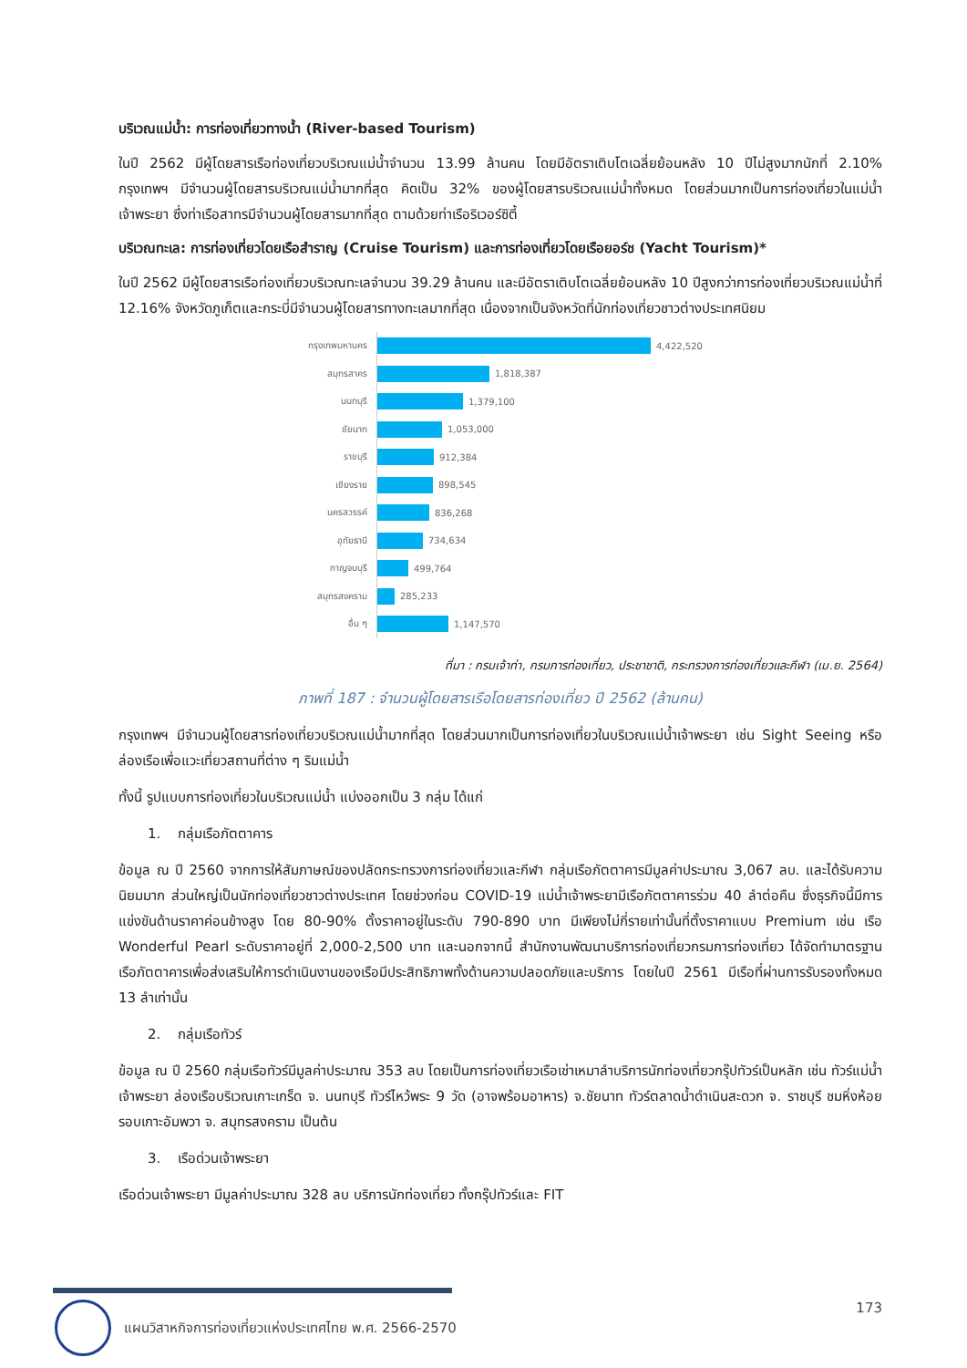บริเวณแม่น้ำ: การท่องเที่ยวทางน้ำ (River-based Tourism)
ในปี 2562 มีผู้โดยสารเรือท่องเที่ยวบริเวณแม่น้ำจำนวน 13.99 ล้านคน โดยมีอัตราเติบโตเฉลี่ยย้อนหลัง 10 ปีไม่สูงมากนักที่ 2.10% กรุงเทพฯ มีจำนวนผู้โดยสารบริเวณแม่น้ำมากที่สุด คิดเป็น 32% ของผู้โดยสารบริเวณแม่น้ำทั้งหมด โดยส่วนมากเป็นการท่องเที่ยวในแม่น้ำเจ้าพระยา ซึ่งท่าเรือสาทรมีจำนวนผู้โดยสารมากที่สุด ตามด้วยท่าเรือริเวอร์ซิตี้
บริเวณทะเล: การท่องเที่ยวโดยเรือสำราญ (Cruise Tourism) และการท่องเที่ยวโดยเรือยอร์ช (Yacht Tourism)*
ในปี 2562 มีผู้โดยสารเรือท่องเที่ยวบริเวณทะเลจำนวน 39.29 ล้านคน และมีอัตราเติบโตเฉลี่ยย้อนหลัง 10 ปีสูงกว่าการท่องเที่ยวบริเวณแม่น้ำที่ 12.16% จังหวัดภูเก็ตและกระบี่มีจำนวนผู้โดยสารทางทะเลมากที่สุด เนื่องจากเป็นจังหวัดที่นักท่องเที่ยวชาวต่างประเทศนิยม
กรุงเทพมหานคร
4,422,520
สมุทรสาคร
1,818,387
นนทบุรี
1,379,100
ชัยนาท
1,053,000
ราชบุรี
912,384
เชียงราย
898,545
นครสวรรค์
836,268
อุทัยธานี
734,634
กาญจนบุรี
499,764
สมุทรสงคราม
285,233
อื่น ๆ
1,147,570
ที่มา : กรมเจ้าท่า, กรมการท่องเที่ยว, ประชาชาติ, กระทรวงการท่องเที่ยวและกีฬา (เม.ย. 2564)
ภาพที่ 187 : จำนวนผู้โดยสารเรือโดยสารท่องเที่ยว ปี 2562 (ล้านคน)
กรุงเทพฯ มีจำนวนผู้โดยสารท่องเที่ยวบริเวณแม่น้ำมากที่สุด โดยส่วนมากเป็นการท่องเที่ยวในบริเวณแม่น้ำเจ้าพระยา เช่น Sight Seeing หรือ ล่องเรือเพื่อแวะเที่ยวสถานที่ต่าง ๆ ริมแม่น้ำ
ทั้งนี้ รูปแบบการท่องเที่ยวในบริเวณแม่น้ำ แบ่งออกเป็น 3 กลุ่ม ได้แก่
1. กลุ่มเรือภัตตาคาร
ข้อมูล ณ ปี 2560 จากการให้สัมภาษณ์ของปลัดกระทรวงการท่องเที่ยวและกีฬา กลุ่มเรือภัตตาคารมีมูลค่าประมาณ 3,067 ลบ. และได้รับความนิยมมาก ส่วนใหญ่เป็นนักท่องเที่ยวชาวต่างประเทศ โดยช่วงก่อน COVID-19 แม่น้ำเจ้าพระยามีเรือภัตตาคารร่วม 40 ลำต่อคืน ซึ่งธุรกิจนี้มีการแข่งขันด้านราคาค่อนข้างสูง โดย 80-90% ตั้งราคาอยู่ในระดับ 790-890 บาท มีเพียงไม่กี่รายเท่านั้นที่ตั้งราคาแบบ Premium เช่น เรือ Wonderful Pearl ระดับราคาอยู่ที่ 2,000-2,500 บาท และนอกจากนี้ สำนักงานพัฒนาบริการท่องเที่ยวกรมการท่องเที่ยว ได้จัดทำมาตรฐานเรือภัตตาคารเพื่อส่งเสริมให้การดำเนินงานของเรือมีประสิทธิภาพทั้งด้านความปลอดภัยและบริการ โดยในปี 2561 มีเรือที่ผ่านการรับรองทั้งหมด 13 ลำเท่านั้น
2. กลุ่มเรือทัวร์
ข้อมูล ณ ปี 2560 กลุ่มเรือทัวร์มีมูลค่าประมาณ 353 ลบ โดยเป็นการท่องเที่ยวเรือเช่าเหมาลำบริการนักท่องเที่ยวกรุ๊ปทัวร์เป็นหลัก เช่น ทัวร์แม่น้ำเจ้าพระยา ล่องเรือบริเวณเกาะเกร็ด จ. นนทบุรี ทัวร์ไหว้พระ 9 วัด (อาจพร้อมอาหาร) จ.ชัยนาท ทัวร์ตลาดน้ำดำเนินสะดวก จ. ราชบุรี ชมหิ่งห้อยรอบเกาะอัมพวา จ. สมุทรสงคราม เป็นต้น
3. เรือด่วนเจ้าพระยา
เรือด่วนเจ้าพระยา มีมูลค่าประมาณ 328 ลบ บริการนักท่องเที่ยว ทั้งกรุ๊ปทัวร์และ FIT
แผนวิสาหกิจการท่องเที่ยวแห่งประเทศไทย พ.ศ. 2566-2570 173